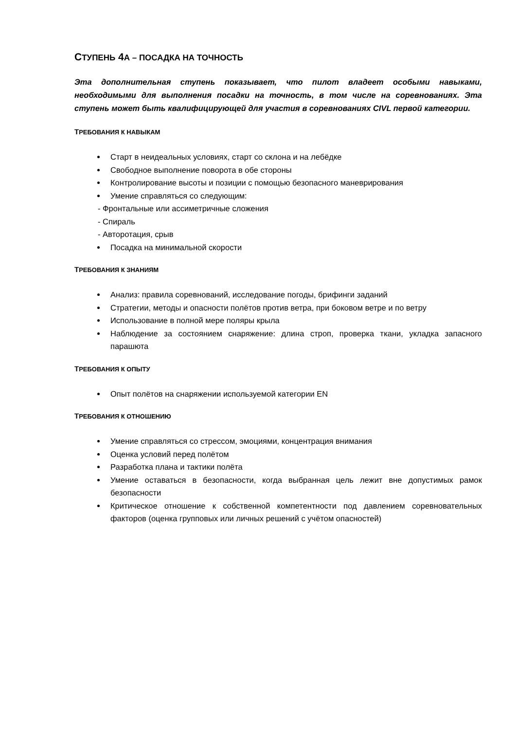СТУПЕНЬ 4А – ПОСАДКА НА ТОЧНОСТЬ
Эта дополнительная ступень показывает, что пилот владеет особыми навыками, необходимыми для выполнения посадки на точность, в том числе на соревнованиях. Эта ступень может быть квалифицирующей для участия в соревнованиях CIVL первой категории.
ТРЕБОВАНИЯ К НАВЫКАМ
Старт в неидеальных условиях, старт со склона и на лебёдке
Свободное выполнение поворота в обе стороны
Контролирование высоты и позиции с помощью безопасного маневрирования
Умение справляться со следующим:
- Фронтальные или ассиметричные сложения
- Спираль
- Авторотация, срыв
Посадка на минимальной скорости
ТРЕБОВАНИЯ К ЗНАНИЯМ
Анализ: правила соревнований, исследование погоды, брифинги заданий
Стратегии, методы и опасности полётов против ветра, при боковом ветре и по ветру
Использование в полной мере поляры крыла
Наблюдение за состоянием снаряжение: длина строп, проверка ткани, укладка запасного парашюта
ТРЕБОВАНИЯ К ОПЫТУ
Опыт полётов на снаряжении используемой категории EN
ТРЕБОВАНИЯ К ОТНОШЕНИЮ
Умение справляться со стрессом, эмоциями, концентрация внимания
Оценка условий перед полётом
Разработка плана и тактики полёта
Умение оставаться в безопасности, когда выбранная цель лежит вне допустимых рамок безопасности
Критическое отношение к собственной компетентности под давлением соревновательных факторов (оценка групповых или личных решений с учётом опасностей)